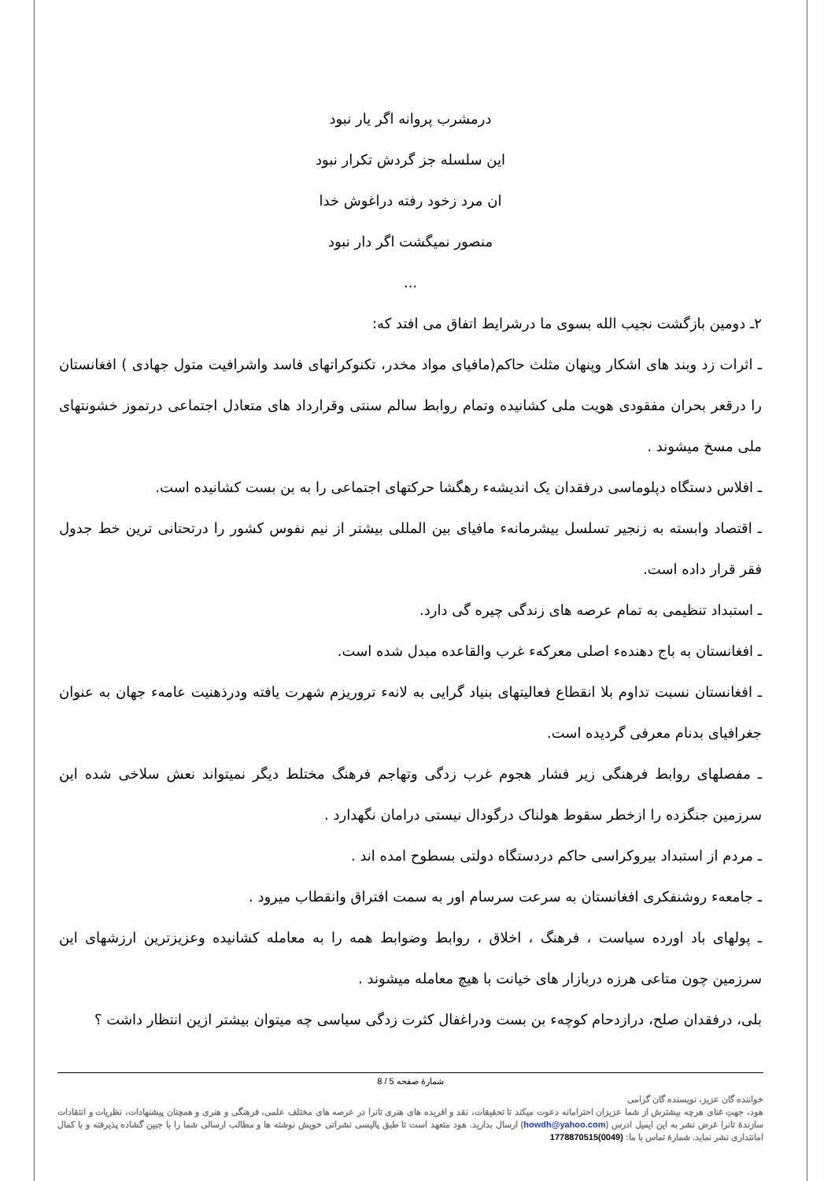درمشرب پروانه اگر یار نبود
این سلسله جز گردش تکرار نبود
ان مرد زخود رفته دراغوش خدا
منصور نمیگشت اگر دار نبود
...
۲ـ دومین بازگشت نجیب الله بسوی ما درشرایط اتفاق می افتد که:
ـ اثرات زد وبند های اشکار وپنهان مثلث حاکم(مافیای مواد مخدر، تکنوکراتهای فاسد واشرافیت متول جهادی ) افغانستان را درقعر بحران مفقودی هویت ملی کشانیده وتمام روابط سالم سنتی وقرارداد های متعادل اجتماعی درتموز خشونتهای ملی مسخ میشوند .
ـ افلاس دستگاه دپلوماسی درفقدان یک اندیشهء رهگشا حرکتهای اجتماعی را به بن بست کشانیده است.
ـ اقتصاد وابسته به زنجیر تسلسل بیشرمانهء مافیای بین المللی بیشتر از نیم نفوس کشور را درتحتانی ترین خط جدول فقر قرار داده است.
ـ استبداد تنظیمی به تمام عرصه های زندگی چیره گی دارد.
ـ افغانستان به باج دهندهء اصلی معرکهء غرب والقاعده مبدل شده است.
ـ افغانستان نسبت تداوم بلا انقطاع فعالیتهای بنیاد گرایی به لانهء تروریزم شهرت یافته ودرذهنیت عامهء جهان به عنوان جغرافیای بدنام معرفی گردیده است.
ـ مفصلهای روابط فرهنگی زیر فشار هجوم غرب زدگی وتهاجم فرهنگ مختلط دیگر نمیتواند نعش سلاخی شده این سرزمین جنگزده را ازخطر سقوط هولناک درگودال نیستی درامان نگهدارد .
ـ مردم از استبداد بیروکراسی حاکم دردستگاه دولتی بسطوح امده اند .
ـ جامعهء روشنفکری افغانستان به سرعت سرسام اور به سمت افتراق وانقطاب میرود .
ـ پولهای باد اورده سیاست ، فرهنگ ، اخلاق ، روابط وضوابط همه را به معامله کشانیده وعزیزترین ارزشهای این سرزمین چون متاعی هرزه دربازار های خیانت با هیچ معامله میشوند .
بلی، درفقدان صلح، درازدحام کوچهء بن بست ودراغفال کثرت زدگی سیاسی چه میتوان بیشتر ازین انتظار داشت ؟
شمارهٔ صفحه 5 / 8
خواننده گان عزیز، نویسنده گان گرامی
هود، جهتِ غنای هرچه بیشترش از شما عزیزان احترامانه دعوت میکند تا تحقیقات، نقد و افریده های هنری تانرا در عرصه های مختلف علمی، فرهنگی و هنری و همچنان پیشنهادات، نظریات و انتقادات سازندهٔ تانرا غرض نشر به این ایمیل ادرس (howdh@yahoo.com) ارسال بدارید. هود متعهد است تا طبق پالیسی نشراتی خویش نوشته ها و مطالب ارسالی شما را با جبین گشاده پذیرفته و با کمال امانتداری نشر نماید. شمارهٔ تماس با ما: (0049)1778870515